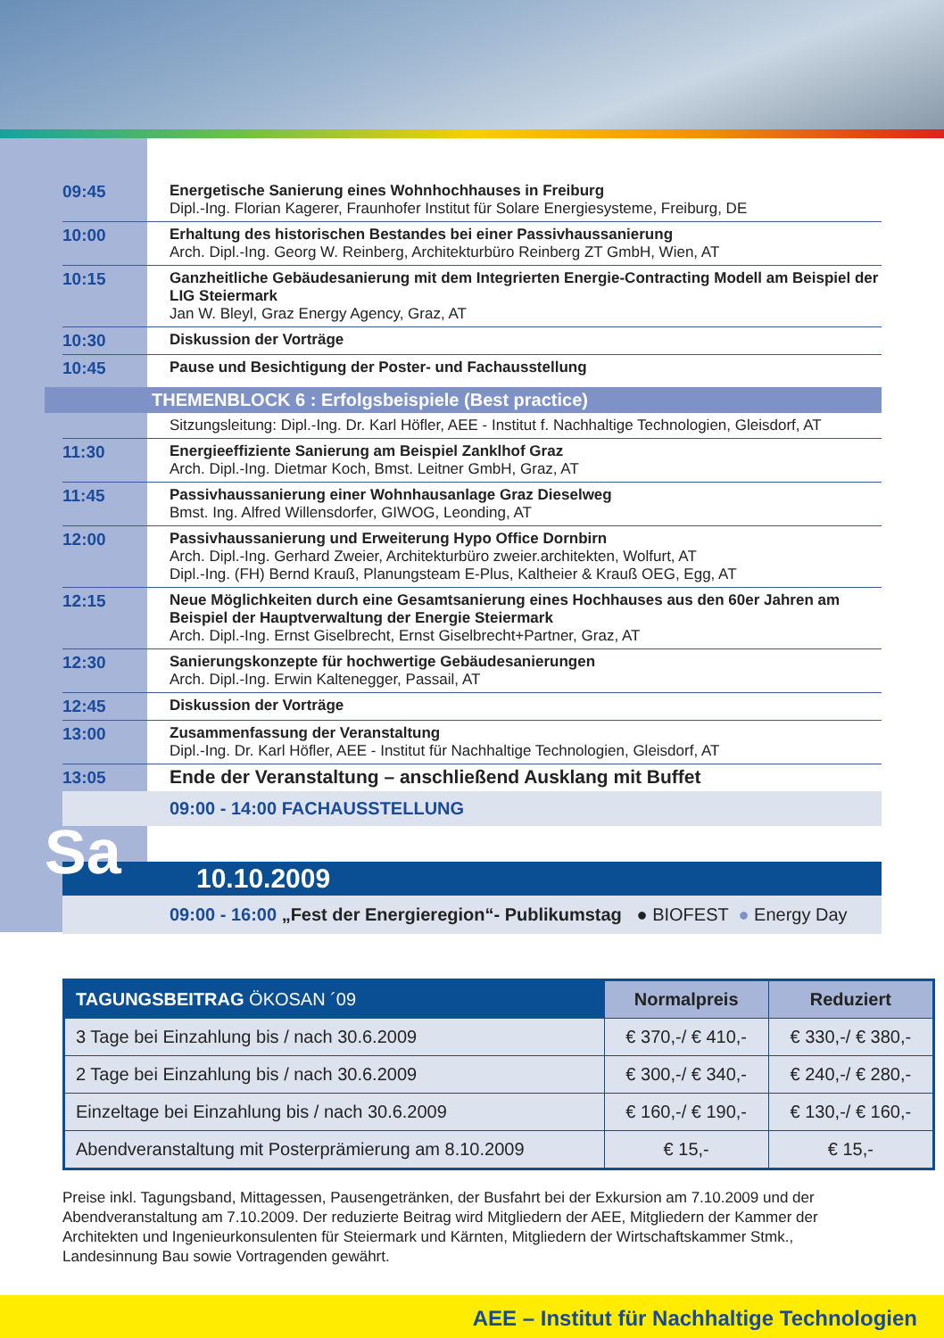09:45
Energetische Sanierung eines Wohnhochhauses in Freiburg
Dipl.-Ing. Florian Kagerer, Fraunhofer Institut für Solare Energiesysteme, Freiburg, DE
10:00
Erhaltung des historischen Bestandes bei einer Passivhaussanierung
Arch. Dipl.-Ing. Georg W. Reinberg, Architekturbüro Reinberg ZT GmbH, Wien, AT
10:15
Ganzheitliche Gebäudesanierung mit dem Integrierten Energie-Contracting Modell am Beispiel der LIG Steiermark
Jan W. Bleyl, Graz Energy Agency, Graz, AT
10:30
Diskussion der Vorträge
10:45
Pause und Besichtigung der Poster- und Fachausstellung
THEMENBLOCK 6 : Erfolgsbeispiele (Best practice)
Sitzungsleitung: Dipl.-Ing. Dr. Karl Höfler, AEE - Institut f. Nachhaltige Technologien, Gleisdorf, AT
11:30
Energieeffiziente Sanierung am Beispiel Zanklhof Graz
Arch. Dipl.-Ing. Dietmar Koch, Bmst. Leitner GmbH, Graz, AT
11:45
Passivhaussanierung einer Wohnhausanlage Graz Dieselweg
Bmst. Ing. Alfred Willensdorfer, GIWOG, Leonding, AT
12:00
Passivhaussanierung und Erweiterung Hypo Office Dornbirn
Arch. Dipl.-Ing. Gerhard Zweier, Architekturbüro zweier.architekten, Wolfurt, AT
Dipl.-Ing. (FH) Bernd Krauß, Planungsteam E-Plus, Kaltheier & Krauß OEG, Egg, AT
12:15
Neue Möglichkeiten durch eine Gesamtsanierung eines Hochhauses aus den 60er Jahren am Beispiel der Hauptverwaltung der Energie Steiermark
Arch. Dipl.-Ing. Ernst Giselbrecht, Ernst Giselbrecht+Partner, Graz, AT
12:30
Sanierungskonzepte für hochwertige Gebäudesanierungen
Arch. Dipl.-Ing. Erwin Kaltenegger, Passail, AT
12:45
Diskussion der Vorträge
13:00
Zusammenfassung der Veranstaltung
Dipl.-Ing. Dr. Karl Höfler, AEE - Institut für Nachhaltige Technologien, Gleisdorf, AT
13:05
Ende der Veranstaltung – anschließend Ausklang mit Buffet
09:00 - 14:00 FACHAUSSTELLUNG
Sa
10.10.2009
09:00 - 16:00 „Fest der Energieregion“- Publikumstag ● BIOFEST ● Energy Day
| TAGUNGSBEITRAG ÖKOSAN ´09 | Normalpreis | Reduziert |
| --- | --- | --- |
| 3 Tage bei Einzahlung bis / nach 30.6.2009 | € 370,-/ € 410,- | € 330,-/ € 380,- |
| 2 Tage bei Einzahlung bis / nach 30.6.2009 | € 300,-/ € 340,- | € 240,-/ € 280,- |
| Einzeltage bei Einzahlung bis / nach 30.6.2009 | € 160,-/ € 190,- | € 130,-/ € 160,- |
| Abendveranstaltung mit Posterprämierung am 8.10.2009 | € 15,- | € 15,- |
Preise inkl. Tagungsband, Mittagessen, Pausengetränken, der Busfahrt bei der Exkursion am 7.10.2009 und der Abendveranstaltung am 7.10.2009. Der reduzierte Beitrag wird Mitgliedern der AEE, Mitgliedern der Kammer der Architekten und Ingenieurkonsulenten für Steiermark und Kärnten, Mitgliedern der Wirtschaftskammer Stmk., Landesinnung Bau sowie Vortragenden gewährt.
AEE – Institut für Nachhaltige Technologien